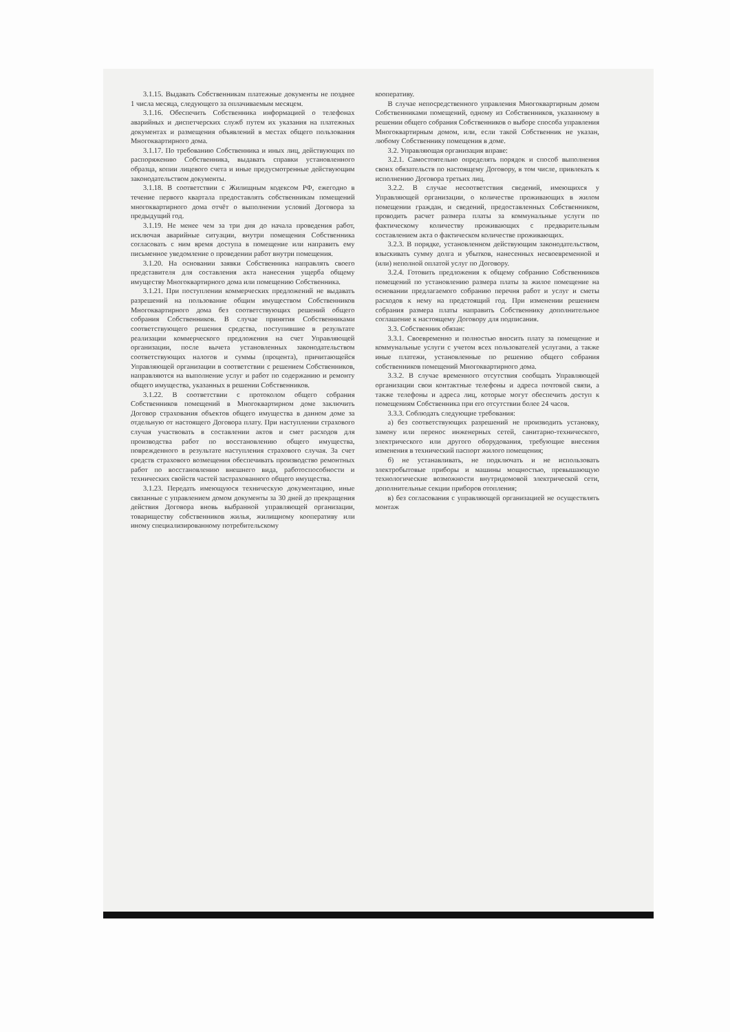3.1.15. Выдавать Собственникам платежные документы не позднее 1 числа месяца, следующего за оплачиваемым месяцем.
3.1.16. Обеспечить Собственника информацией о телефонах аварийных и диспетчерских служб путем их указания на платежных документах и размещения объявлений в местах общего пользования Многоквартирного дома.
3.1.17. По требованию Собственника и иных лиц, действующих по распоряжению Собственника, выдавать справки установленного образца, копии лицевого счета и иные предусмотренные действующим законодательством документы.
3.1.18. В соответствии с Жилищным кодексом РФ, ежегодно в течение первого квартала предоставлять собственникам помещений многоквартирного дома отчёт о выполнении условий Договора за предыдущий год.
3.1.19. Не менее чем за три дня до начала проведения работ, исключая аварийные ситуации, внутри помещения Собственника согласовать с ним время доступа в помещение или направить ему письменное уведомление о проведении работ внутри помещения.
3.1.20. На основании заявки Собственника направлять своего представителя для составления акта нанесения ущерба общему имуществу Многоквартирного дома или помещению Собственника.
3.1.21. При поступлении коммерческих предложений не выдавать разрешений на пользование общим имуществом Собственников Многоквартирного дома без соответствующих решений общего собрания Собственников. В случае принятия Собственниками соответствующего решения средства, поступившие в результате реализации коммерческого предложения на счет Управляющей организации, после вычета установленных законодательством соответствующих налогов и суммы (процента), причитающейся Управляющей организации в соответствии с решением Собственников, направляются на выполнение услуг и работ по содержанию и ремонту общего имущества, указанных в решении Собственников.
3.1.22. В соответствии с протоколом общего собрания Собственников помещений в Многоквартирном доме заключить Договор страхования объектов общего имущества в данном доме за отдельную от настоящего Договора плату. При наступлении страхового случая участвовать в составлении актов и смет расходов для производства работ по восстановлению общего имущества, поврежденного в результате наступления страхового случая. За счет средств страхового возмещения обеспечивать производство ремонтных работ по восстановлению внешнего вида, работоспособности и технических свойств частей застрахованного общего имущества.
3.1.23. Передать имеющуюся техническую документацию, иные связанные с управлением домом документы за 30 дней до прекращения действия Договора вновь выбранной управляющей организации, товариществу собственников жилья, жилищному кооперативу или иному специализированному потребительскому
кооперативу.
В случае непосредственного управления Многоквартирным домом Собственниками помещений, одному из Собственников, указанному в решении общего собрания Собственников о выборе способа управления Многоквартирным домом, или, если такой Собственник не указан, любому Собственнику помещения в доме.
3.2. Управляющая организация вправе:
3.2.1. Самостоятельно определять порядок и способ выполнения своих обязательств по настоящему Договору, в том числе, привлекать к исполнению Договора третьих лиц.
3.2.2. В случае несоответствия сведений, имеющихся у Управляющей организации, о количестве проживающих в жилом помещении граждан, и сведений, предоставленных Собственником, проводить расчет размера платы за коммунальные услуги по фактическому количеству проживающих с предварительным составлением акта о фактическом количестве проживающих.
3.2.3. В порядке, установленном действующим законодательством, взыскивать сумму долга и убытков, нанесенных несвоевременной и (или) неполной оплатой услуг по Договору.
3.2.4. Готовить предложения к общему собранию Собственников помещений по установлению размера платы за жилое помещение на основании предлагаемого собранию перечня работ и услуг и сметы расходов к нему на предстоящий год. При изменении решением собрания размера платы направить Собственнику дополнительное соглашение к настоящему Договору для подписания.
3.3. Собственник обязан:
3.3.1. Своевременно и полностью вносить плату за помещение и коммунальные услуги с учетом всех пользователей услугами, а также иные платежи, установленные по решению общего собрания собственников помещений Многоквартирного дома.
3.3.2. В случае временного отсутствия сообщать Управляющей организации свои контактные телефоны и адреса почтовой связи, а также телефоны и адреса лиц, которые могут обеспечить доступ к помещениям Собственника при его отсутствии более 24 часов.
3.3.3. Соблюдать следующие требования:
а) без соответствующих разрешений не производить установку, замену или перенос инженерных сетей, санитарно-технического, электрического или другого оборудования, требующие внесения изменения в технический паспорт жилого помещения;
б) не устанавливать, не подключать и не использовать электробытовые приборы и машины мощностью, превышающую технологические возможности внутридомовой электрической сети, дополнительные секции приборов отопления;
в) без согласования с управляющей организацией не осуществлять монтаж